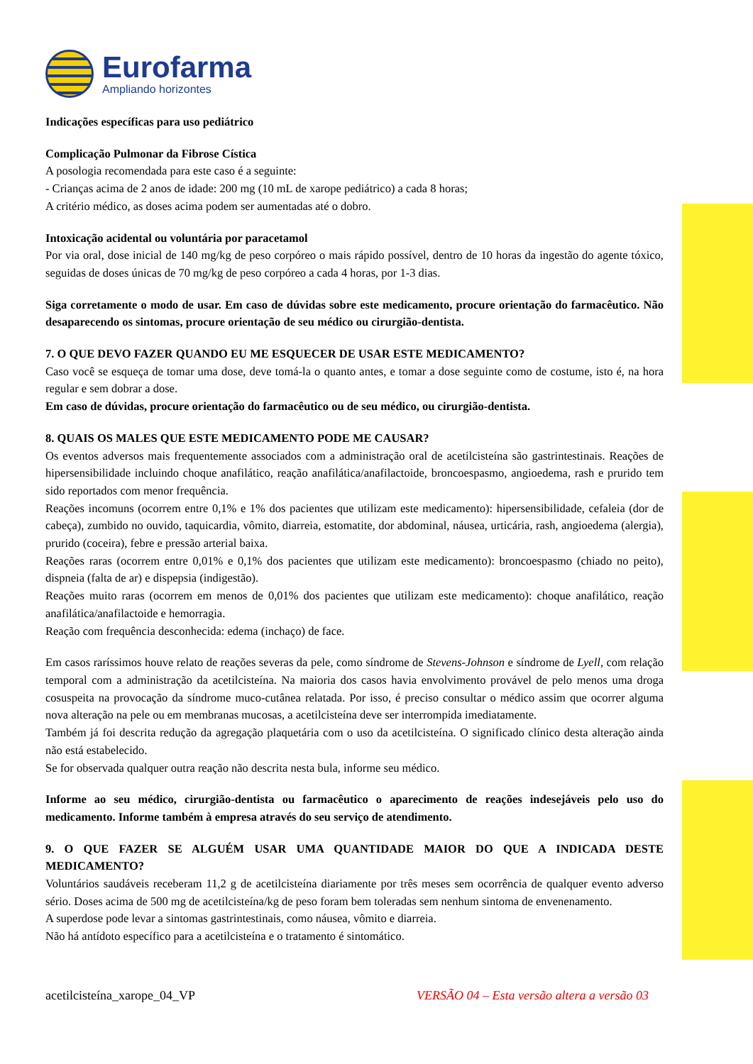Eurofarma
Ampliando horizontes
Indicações específicas para uso pediátrico
Complicação Pulmonar da Fibrose Cística
A posologia recomendada para este caso é a seguinte:
- Crianças acima de 2 anos de idade: 200 mg (10 mL de xarope pediátrico) a cada 8 horas;
A critério médico, as doses acima podem ser aumentadas até o dobro.
Intoxicação acidental ou voluntária por paracetamol
Por via oral, dose inicial de 140 mg/kg de peso corpóreo o mais rápido possível, dentro de 10 horas da ingestão do agente tóxico, seguidas de doses únicas de 70 mg/kg de peso corpóreo a cada 4 horas, por 1-3 dias.
Siga corretamente o modo de usar. Em caso de dúvidas sobre este medicamento, procure orientação do farmacêutico. Não desaparecendo os sintomas, procure orientação de seu médico ou cirurgião-dentista.
7. O QUE DEVO FAZER QUANDO EU ME ESQUECER DE USAR ESTE MEDICAMENTO?
Caso você se esqueça de tomar uma dose, deve tomá-la o quanto antes, e tomar a dose seguinte como de costume, isto é, na hora regular e sem dobrar a dose.
Em caso de dúvidas, procure orientação do farmacêutico ou de seu médico, ou cirurgião-dentista.
8. QUAIS OS MALES QUE ESTE MEDICAMENTO PODE ME CAUSAR?
Os eventos adversos mais frequentemente associados com a administração oral de acetilcisteína são gastrintestinais. Reações de hipersensibilidade incluindo choque anafilático, reação anafilática/anafilactoide, broncoespasmo, angioedema, rash e prurido tem sido reportados com menor frequência.
Reações incomuns (ocorrem entre 0,1% e 1% dos pacientes que utilizam este medicamento): hipersensibilidade, cefaleia (dor de cabeça), zumbido no ouvido, taquicardia, vômito, diarreia, estomatite, dor abdominal, náusea, urticária, rash, angioedema (alergia), prurido (coceira), febre e pressão arterial baixa.
Reações raras (ocorrem entre 0,01% e 0,1% dos pacientes que utilizam este medicamento): broncoespasmo (chiado no peito), dispneia (falta de ar) e dispepsia (indigestão).
Reações muito raras (ocorrem em menos de 0,01% dos pacientes que utilizam este medicamento): choque anafilático, reação anafilática/anafilactoide e hemorragia.
Reação com frequência desconhecida: edema (inchaço) de face.
Em casos raríssimos houve relato de reações severas da pele, como síndrome de Stevens-Johnson e síndrome de Lyell, com relação temporal com a administração da acetilcisteína. Na maioria dos casos havia envolvimento provável de pelo menos uma droga cosuspeita na provocação da síndrome muco-cutânea relatada. Por isso, é preciso consultar o médico assim que ocorrer alguma nova alteração na pele ou em membranas mucosas, a acetilcisteína deve ser interrompida imediatamente.
Também já foi descrita redução da agregação plaquetária com o uso da acetilcisteína. O significado clínico desta alteração ainda não está estabelecido.
Se for observada qualquer outra reação não descrita nesta bula, informe seu médico.
Informe ao seu médico, cirurgião-dentista ou farmacêutico o aparecimento de reações indesejáveis pelo uso do medicamento. Informe também à empresa através do seu serviço de atendimento.
9. O QUE FAZER SE ALGUÉM USAR UMA QUANTIDADE MAIOR DO QUE A INDICADA DESTE MEDICAMENTO?
Voluntários saudáveis receberam 11,2 g de acetilcisteína diariamente por três meses sem ocorrência de qualquer evento adverso sério. Doses acima de 500 mg de acetilcisteína/kg de peso foram bem toleradas sem nenhum sintoma de envenenamento.
A superdose pode levar a sintomas gastrintestinais, como náusea, vômito e diarreia.
Não há antídoto específico para a acetilcisteína e o tratamento é sintomático.
acetilcisteína_xarope_04_VP VERSÃO 04 – Esta versão altera a versão 03